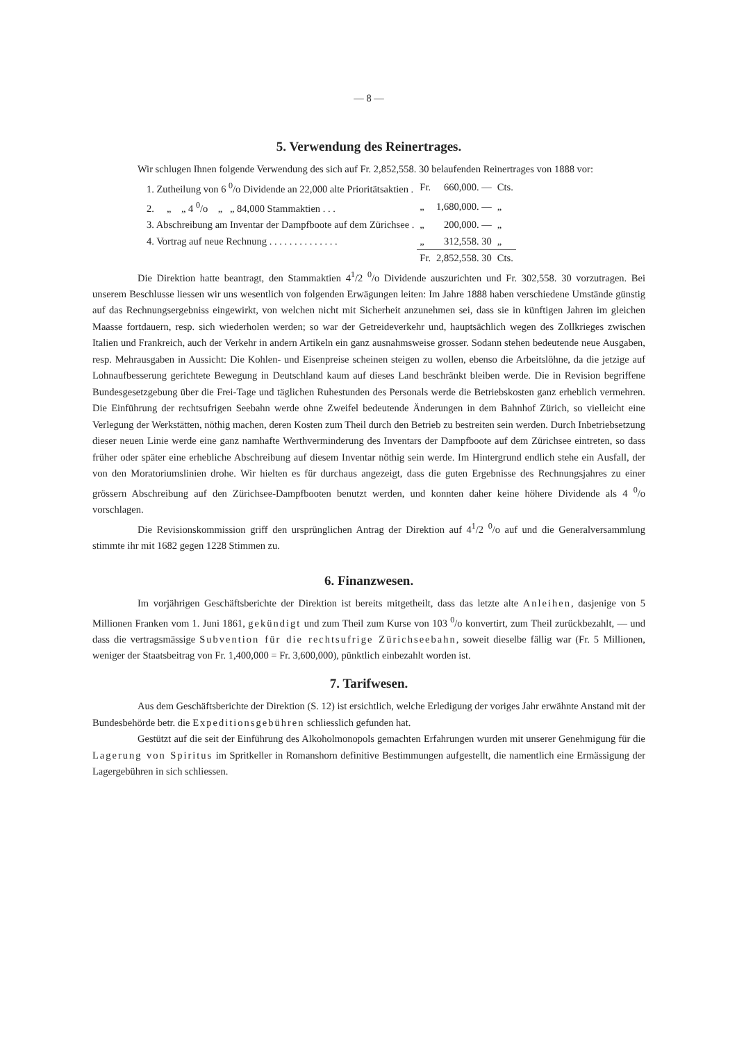— 8 —
5. Verwendung des Reinertrages.
Wir schlugen Ihnen folgende Verwendung des sich auf Fr. 2,852,558. 30 belaufenden Reinertrages von 1888 vor:
| 1. Zutheilung von 6 <sup>0</sup>/o Dividende an 22,000 alte Prioritätsaktien . | Fr. | 660,000. — | Cts. |
| 2. „ „ 4 <sup>0</sup>/o „ „ 84,000 Stammaktien . . . | „ | 1,680,000. — | „ |
| 3. Abschreibung am Inventar der Dampfboote auf dem Zürichsee . | „ | 200,000. — | „ |
| 4. Vortrag auf neue Rechnung . . . . . . . . . . . . . . | „ | 312,558. 30 | „ |
| | Fr. | 2,852,558. 30 | Cts. |
Die Direktion hatte beantragt, den Stammaktien 4<sup>1</sup>/2 <sup>0</sup>/o Dividende auszurichten und Fr. 302,558. 30 vorzutragen. Bei unserem Beschlusse liessen wir uns wesentlich von folgenden Erwägungen leiten: Im Jahre 1888 haben verschiedene Umstände günstig auf das Rechnungsergebniss eingewirkt, von welchen nicht mit Sicherheit anzunehmen sei, dass sie in künftigen Jahren im gleichen Maasse fortdauern, resp. sich wiederholen werden; so war der Getreideverkehr und, hauptsächlich wegen des Zollkrieges zwischen Italien und Frankreich, auch der Verkehr in andern Artikeln ein ganz ausnahmsweise grosser. Sodann stehen bedeutende neue Ausgaben, resp. Mehrausgaben in Aussicht: Die Kohlen- und Eisenpreise scheinen steigen zu wollen, ebenso die Arbeitslöhne, da die jetzige auf Lohnaufbesserung gerichtete Bewegung in Deutschland kaum auf dieses Land beschränkt bleiben werde. Die in Revision begriffene Bundesgesetzgebung über die Frei-Tage und täglichen Ruhestunden des Personals werde die Betriebskosten ganz erheblich vermehren. Die Einführung der rechtsufrigen Seebahn werde ohne Zweifel bedeutende Änderungen in dem Bahnhof Zürich, so vielleicht eine Verlegung der Werkstätten, nöthig machen, deren Kosten zum Theil durch den Betrieb zu bestreiten sein werden. Durch Inbetriebsetzung dieser neuen Linie werde eine ganz namhafte Werthverminderung des Inventars der Dampfboote auf dem Zürichsee eintreten, so dass früher oder später eine erhebliche Abschreibung auf diesem Inventar nöthig sein werde. Im Hintergrund endlich stehe ein Ausfall, der von den Moratoriumslinien drohe. Wir hielten es für durchaus angezeigt, dass die guten Ergebnisse des Rechnungsjahres zu einer grössern Abschreibung auf den Zürichsee-Dampfbooten benutzt werden, und konnten daher keine höhere Dividende als 4 <sup>0</sup>/o vorschlagen.
Die Revisionskommission griff den ursprünglichen Antrag der Direktion auf 4<sup>1</sup>/2 <sup>0</sup>/o auf und die Generalversammlung stimmte ihr mit 1682 gegen 1228 Stimmen zu.
6. Finanzwesen.
Im vorjährigen Geschäftsberichte der Direktion ist bereits mitgetheilt, dass das letzte alte Anleihen, dasjenige von 5 Millionen Franken vom 1. Juni 1861, gekündigt und zum Theil zum Kurse von 103 <sup>0</sup>/o konvertirt, zum Theil zurückbezahlt, — und dass die vertragsmässige Subvention für die rechtsufrige Zürichseebahn, soweit dieselbe fällig war (Fr. 5 Millionen, weniger der Staatsbeitrag von Fr. 1,400,000 = Fr. 3,600,000), pünktlich einbezahlt worden ist.
7. Tarifwesen.
Aus dem Geschäftsberichte der Direktion (S. 12) ist ersichtlich, welche Erledigung der voriges Jahr erwähnte Anstand mit der Bundesbehörde betr. die Expeditionsgebühren schliesslich gefunden hat.
Gestützt auf die seit der Einführung des Alkoholmonopols gemachten Erfahrungen wurden mit unserer Genehmigung für die Lagerung von Spiritus im Spritkeller in Romanshorn definitive Bestimmungen aufgestellt, die namentlich eine Ermässigung der Lagergebühren in sich schliessen.